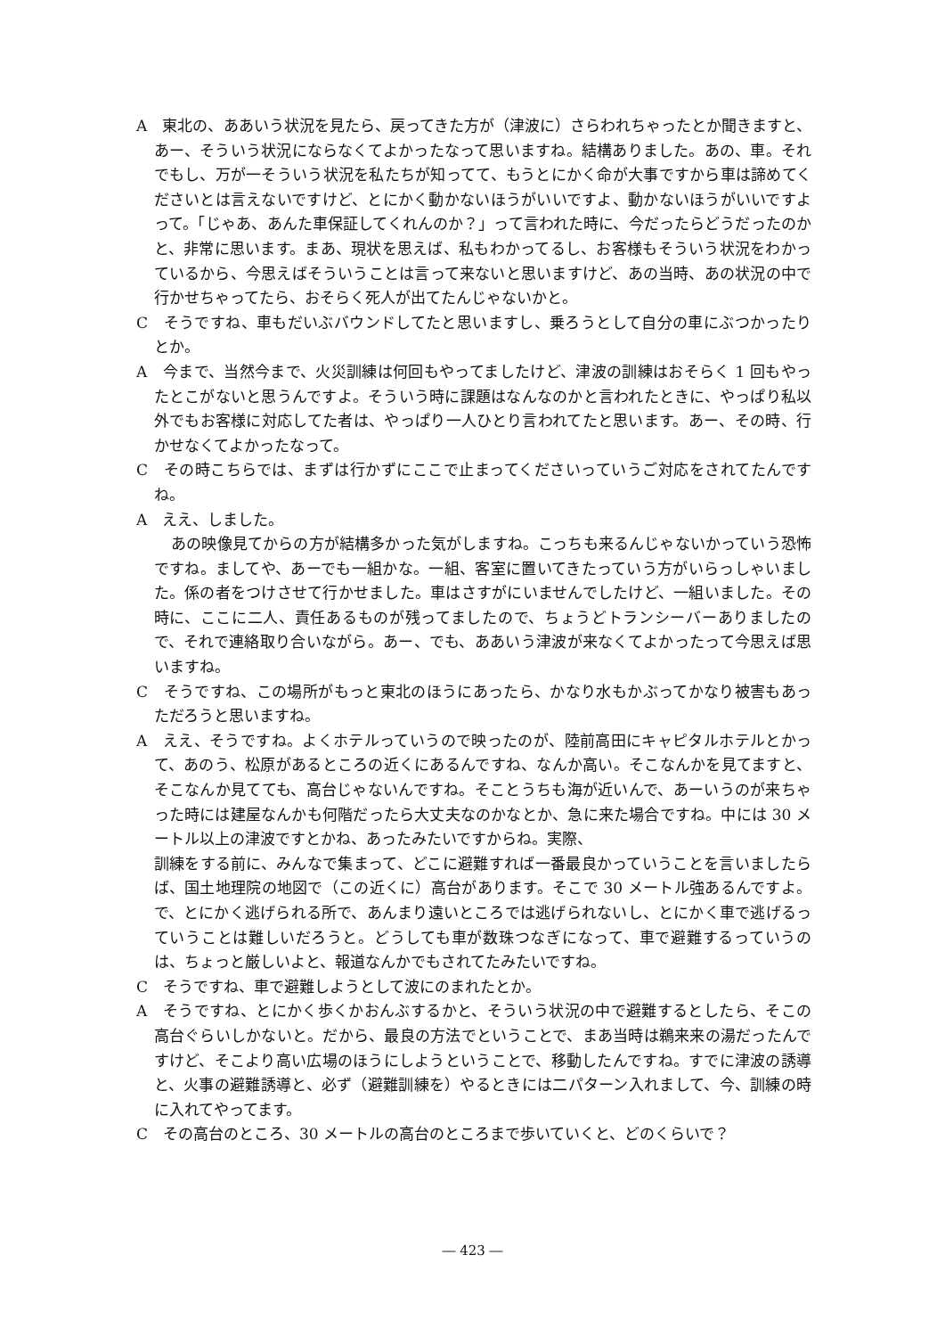A　東北の、ああいう状況を見たら、戻ってきた方が（津波に）さらわれちゃったとか聞きますと、あー、そういう状況にならなくてよかったなって思いますね。結構ありました。あの、車。それでもし、万が一そういう状況を私たちが知ってて、もうとにかく命が大事ですから車は諦めてくださいとは言えないですけど、とにかく動かないほうがいいですよ、動かないほうがいいですよって。「じゃあ、あんた車保証してくれんのか？」って言われた時に、今だったらどうだったのかと、非常に思います。まあ、現状を思えば、私もわかってるし、お客様もそういう状況をわかっているから、今思えばそういうことは言って来ないと思いますけど、あの当時、あの状況の中で行かせちゃってたら、おそらく死人が出てたんじゃないかと。
C　そうですね、車もだいぶバウンドしてたと思いますし、乗ろうとして自分の車にぶつかったりとか。
A　今まで、当然今まで、火災訓練は何回もやってましたけど、津波の訓練はおそらく 1 回もやったとこがないと思うんですよ。そういう時に課題はなんなのかと言われたときに、やっぱり私以外でもお客様に対応してた者は、やっぱり一人ひとり言われてたと思います。あー、その時、行かせなくてよかったなって。
C　その時こちらでは、まずは行かずにここで止まってくださいっていうご対応をされてたんですね。
A　ええ、しました。
あの映像見てからの方が結構多かった気がしますね。こっちも来るんじゃないかっていう恐怖ですね。ましてや、あーでも一組かな。一組、客室に置いてきたっていう方がいらっしゃいました。係の者をつけさせて行かせました。車はさすがにいませんでしたけど、一組いました。その時に、ここに二人、責任あるものが残ってましたので、ちょうどトランシーバーありましたので、それで連絡取り合いながら。あー、でも、ああいう津波が来なくてよかったって今思えば思いますね。
C　そうですね、この場所がもっと東北のほうにあったら、かなり水もかぶってかなり被害もあっただろうと思いますね。
A　ええ、そうですね。よくホテルっていうので映ったのが、陸前高田にキャピタルホテルとかって、あのう、松原があるところの近くにあるんですね、なんか高い。そこなんかを見てますと、そこなんか見てても、高台じゃないんですね。そことうちも海が近いんで、あーいうのが来ちゃった時には建屋なんかも何階だったら大丈夫なのかなとか、急に来た場合ですね。中には 30 メートル以上の津波ですとかね、あったみたいですからね。実際、
訓練をする前に、みんなで集まって、どこに避難すれば一番最良かっていうことを言いましたらば、国土地理院の地図で（この近くに）高台があります。そこで 30 メートル強あるんですよ。で、とにかく逃げられる所で、あんまり遠いところでは逃げられないし、とにかく車で逃げるっていうことは難しいだろうと。どうしても車が数珠つなぎになって、車で避難するっていうのは、ちょっと厳しいよと、報道なんかでもされてたみたいですね。
C　そうですね、車で避難しようとして波にのまれたとか。
A　そうですね、とにかく歩くかおんぶするかと、そういう状況の中で避難するとしたら、そこの高台ぐらいしかないと。だから、最良の方法でということで、まあ当時は鵜来来の湯だったんですけど、そこより高い広場のほうにしようということで、移動したんですね。すでに津波の誘導と、火事の避難誘導と、必ず（避難訓練を）やるときには二パターン入れまして、今、訓練の時に入れてやってます。
C　その高台のところ、30 メートルの高台のところまで歩いていくと、どのくらいで？
― 423 ―